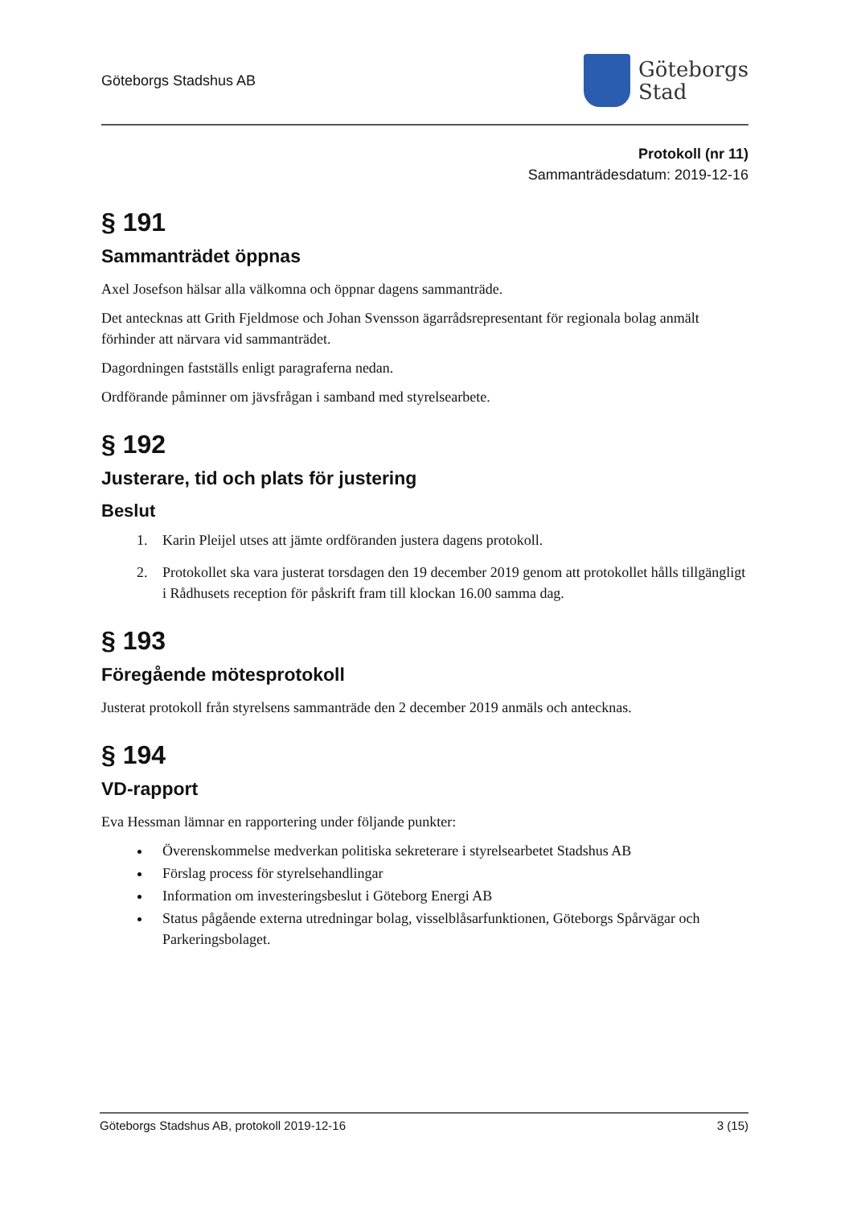Göteborgs Stadshus AB
Göteborgs
Stad
Protokoll (nr 11)
Sammanträdesdatum: 2019-12-16
§ 191
Sammanträdet öppnas
Axel Josefson hälsar alla välkomna och öppnar dagens sammanträde.
Det antecknas att Grith Fjeldmose och Johan Svensson ägarrådsrepresentant för regionala bolag anmält förhinder att närvara vid sammanträdet.
Dagordningen fastställs enligt paragraferna nedan.
Ordförande påminner om jävsfrågan i samband med styrelsearbete.
§ 192
Justerare, tid och plats för justering
Beslut
1. Karin Pleijel utses att jämte ordföranden justera dagens protokoll.
2. Protokollet ska vara justerat torsdagen den 19 december 2019 genom att protokollet hålls tillgängligt i Rådhusets reception för påskrift fram till klockan 16.00 samma dag.
§ 193
Föregående mötesprotokoll
Justerat protokoll från styrelsens sammanträde den 2 december 2019 anmäls och antecknas.
§ 194
VD-rapport
Eva Hessman lämnar en rapportering under följande punkter:
Överenskommelse medverkan politiska sekreterare i styrelsearbetet Stadshus AB
Förslag process för styrelsehandlingar
Information om investeringsbeslut i Göteborg Energi AB
Status pågående externa utredningar bolag, visselblåsarfunktionen, Göteborgs Spårvägar och Parkeringsbolaget.
Göteborgs Stadshus AB, protokoll 2019-12-16 3 (15)